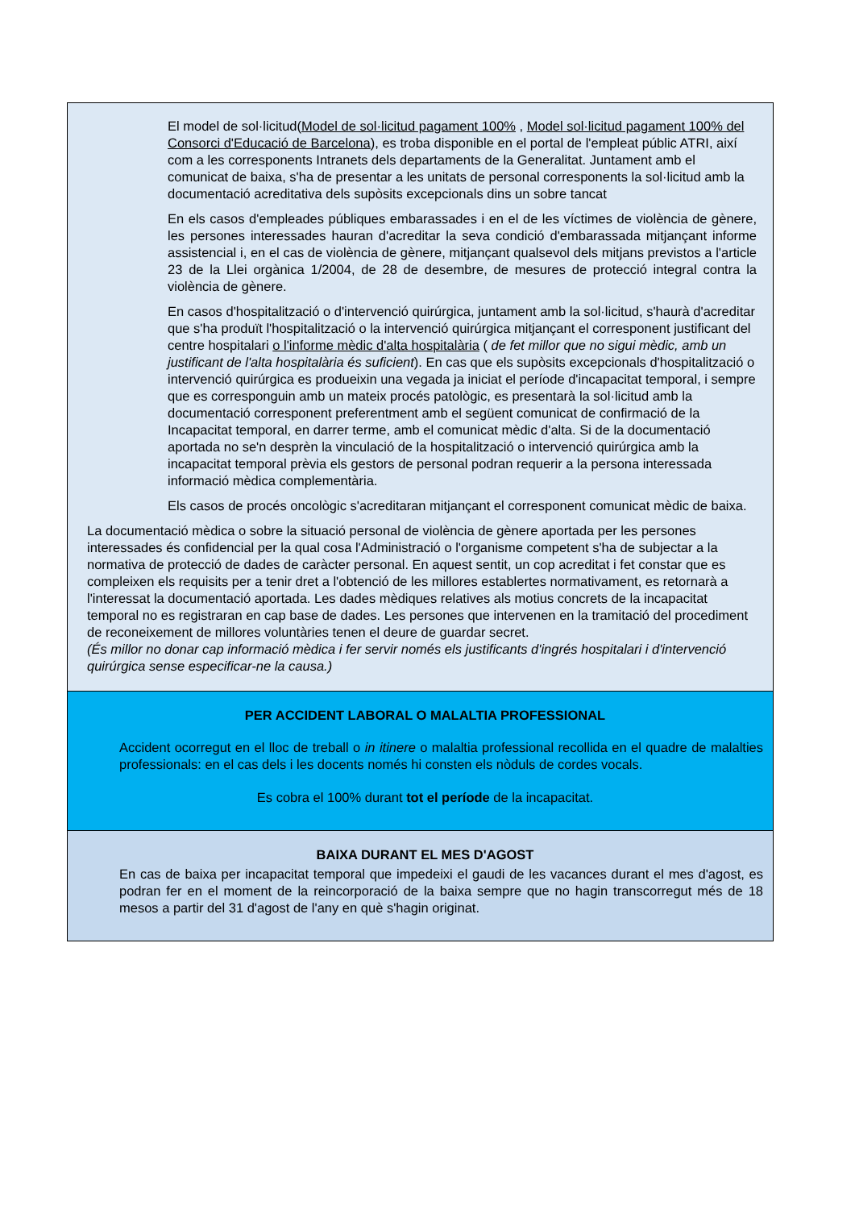El model de sol·licitud(Model de sol·licitud pagament 100% , Model sol·licitud pagament 100% del Consorci d'Educació de Barcelona), es troba disponible en el portal de l'empleat públic ATRI, així com a les corresponents Intranets dels departaments de la Generalitat. Juntament amb el comunicat de baixa, s'ha de presentar a les unitats de personal corresponents la sol·licitud amb la documentació acreditativa dels supòsits excepcionals dins un sobre tancat
En els casos d'empleades públiques embarassades i en el de les víctimes de violència de gènere, les persones interessades hauran d'acreditar la seva condició d'embarassada mitjançant informe assistencial i, en el cas de violència de gènere, mitjançant qualsevol dels mitjans previstos a l'article 23 de la Llei orgànica 1/2004, de 28 de desembre, de mesures de protecció integral contra la violència de gènere.
En casos d'hospitalització o d'intervenció quirúrgica, juntament amb la sol·licitud, s'haurà d'acreditar que s'ha produït l'hospitalització o la intervenció quirúrgica mitjançant el corresponent justificant del centre hospitalari o l'informe mèdic d'alta hospitalària ( de fet millor que no sigui mèdic, amb un justificant de l'alta hospitalària és suficient). En cas que els supòsits excepcionals d'hospitalització o intervenció quirúrgica es produeixin una vegada ja iniciat el període d'incapacitat temporal, i sempre que es corresponguin amb un mateix procés patològic, es presentarà la sol·licitud amb la documentació corresponent preferentment amb el següent comunicat de confirmació de la Incapacitat temporal, en darrer terme, amb el comunicat mèdic d'alta. Si de la documentació aportada no se'n desprèn la vinculació de la hospitalització o intervenció quirúrgica amb la incapacitat temporal prèvia els gestors de personal podran requerir a la persona interessada informació mèdica complementària.
Els casos de procés oncològic s'acreditaran mitjançant el corresponent comunicat mèdic de baixa.
La documentació mèdica o sobre la situació personal de violència de gènere aportada per les persones interessades és confidencial per la qual cosa l'Administració o l'organisme competent s'ha de subjectar a la normativa de protecció de dades de caràcter personal. En aquest sentit, un cop acreditat i fet constar que es compleixen els requisits per a tenir dret a l'obtenció de les millores establertes normativament, es retornarà a l'interessat la documentació aportada. Les dades mèdiques relatives als motius concrets de la incapacitat temporal no es registraran en cap base de dades. Les persones que intervenen en la tramitació del procediment de reconeixement de millores voluntàries tenen el deure de guardar secret.
(És millor no donar cap informació mèdica i fer servir només els justificants d'ingrés hospitalari i d'intervenció quirúrgica sense especificar-ne la causa.)
PER ACCIDENT LABORAL O MALALTIA PROFESSIONAL
Accident ocorregut en el lloc de treball o in itinere o malaltia professional recollida en el quadre de malalties professionals: en el cas dels i les docents només hi consten els nòduls de cordes vocals.
Es cobra el 100% durant tot el període de la incapacitat.
BAIXA DURANT EL MES D'AGOST
En cas de baixa per incapacitat temporal que impedeixi el gaudi de les vacances durant el mes d'agost, es podran fer en el moment de la reincorporació de la baixa sempre que no hagin transcorregut més de 18 mesos a partir del 31 d'agost de l'any en què s'hagin originat.